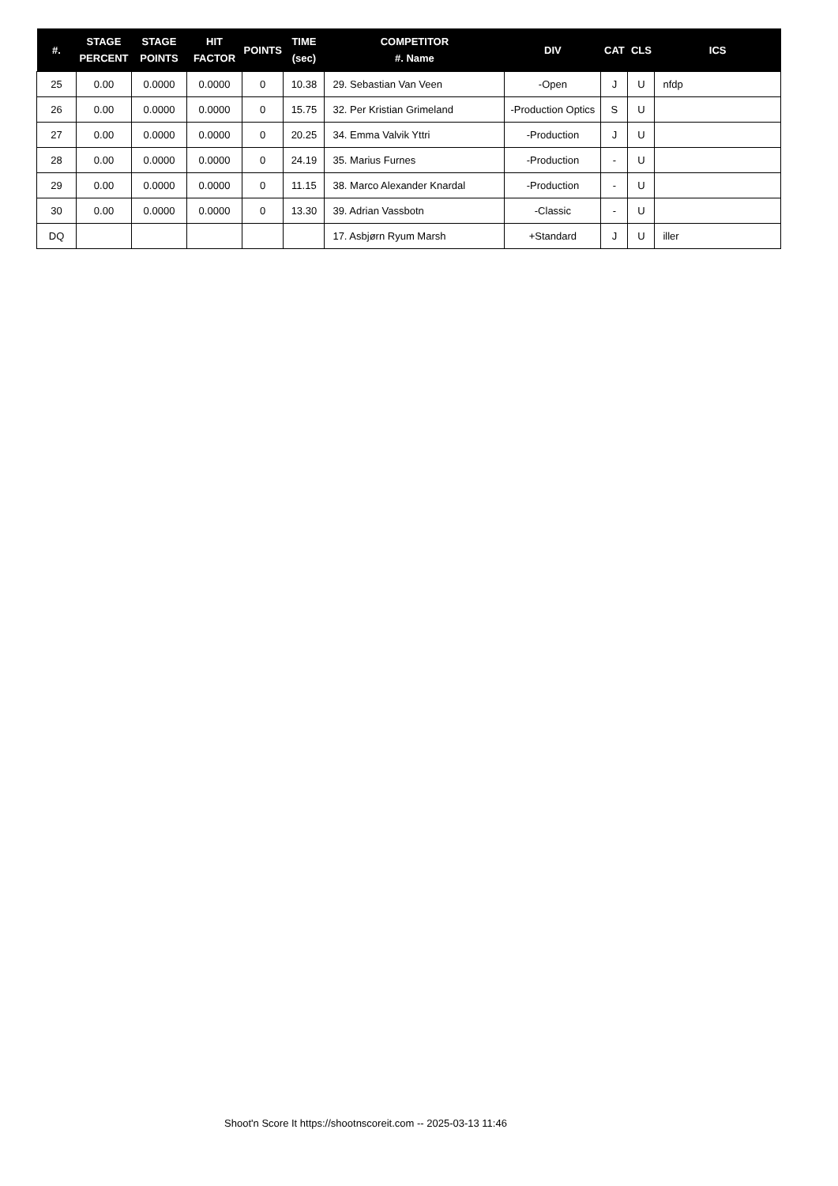| #. | STAGE PERCENT | STAGE POINTS | HIT FACTOR | POINTS | TIME (sec) | COMPETITOR #. Name | DIV | CAT | CLS | ICS |
| --- | --- | --- | --- | --- | --- | --- | --- | --- | --- | --- |
| 25 | 0.00 | 0.0000 | 0.0000 | 0 | 10.38 | 29. Sebastian Van Veen | -Open | J | U | nfdp |
| 26 | 0.00 | 0.0000 | 0.0000 | 0 | 15.75 | 32. Per Kristian Grimeland | -Production Optics | S | U | |
| 27 | 0.00 | 0.0000 | 0.0000 | 0 | 20.25 | 34. Emma Valvik Yttri | -Production | J | U | |
| 28 | 0.00 | 0.0000 | 0.0000 | 0 | 24.19 | 35. Marius Furnes | -Production | - | U | |
| 29 | 0.00 | 0.0000 | 0.0000 | 0 | 11.15 | 38. Marco Alexander Knardal | -Production | - | U | |
| 30 | 0.00 | 0.0000 | 0.0000 | 0 | 13.30 | 39. Adrian Vassbotn | -Classic | - | U | |
| DQ | | | | | | 17. Asbjørn Ryum Marsh | +Standard | J | U | iller |
Shoot'n Score It https://shootnscoreit.com -- 2025-03-13 11:46